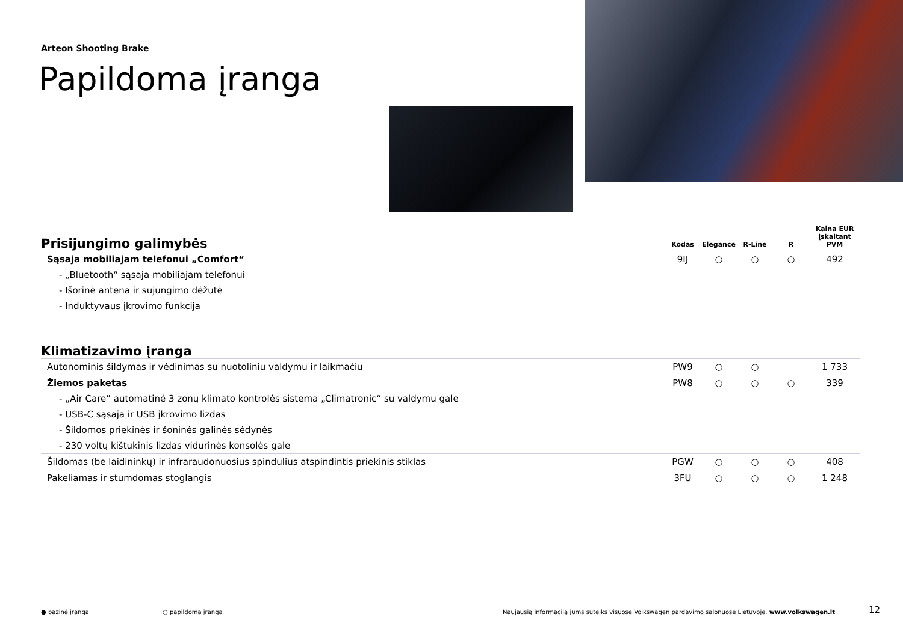Arteon Shooting Brake
Papildoma įranga
| Prisijungimo galimybės | Kodas | Elegance | R-Line | R | Kaina EUR įskaitant PVM |
| --- | --- | --- | --- | --- | --- |
| Sąsaja mobiliajam telefonui „Comfort“ | 9IJ | ○ | ○ | ○ | 492 |
| - „Bluetooth“ sąsaja mobiliajam telefonui | | | | | |
| - Išorinė antena ir sujungimo dėžutė | | | | | |
| - Induktyvaus įkrovimo funkcija | | | | | |
| Klimatizavimo įranga | | | | | |
| --- | --- | --- | --- | --- | --- |
| Autonominis šildymas ir vėdinimas su nuotoliniu valdymu ir laikmačiu | PW9 | ○ | ○ | | 1 733 |
| Žiemos paketas | PW8 | ○ | ○ | ○ | 339 |
| - „Air Care” automatinė 3 zonų klimato kontrolės sistema „Climatronic“ su valdymu gale | | | | | |
| - USB-C sąsaja ir USB įkrovimo lizdas | | | | | |
| - Šildomos priekinės ir šoninės galinės sėdynės | | | | | |
| - 230 voltų kištukinis lizdas vidurinės konsolės gale | | | | | |
| Šildomas (be laidininkų) ir infraraudonuosius spindulius atspindintis priekinis stiklas | PGW | ○ | ○ | ○ | 408 |
| Pakeliamas ir stumdomas stoglangis | 3FU | ○ | ○ | ○ | 1 248 |
● bazinė įranga ○ papildoma įranga
Naujausią informaciją jums suteiks visuose Volkswagen pardavimo salonuose Lietuvoje. www.volkswagen.lt
12